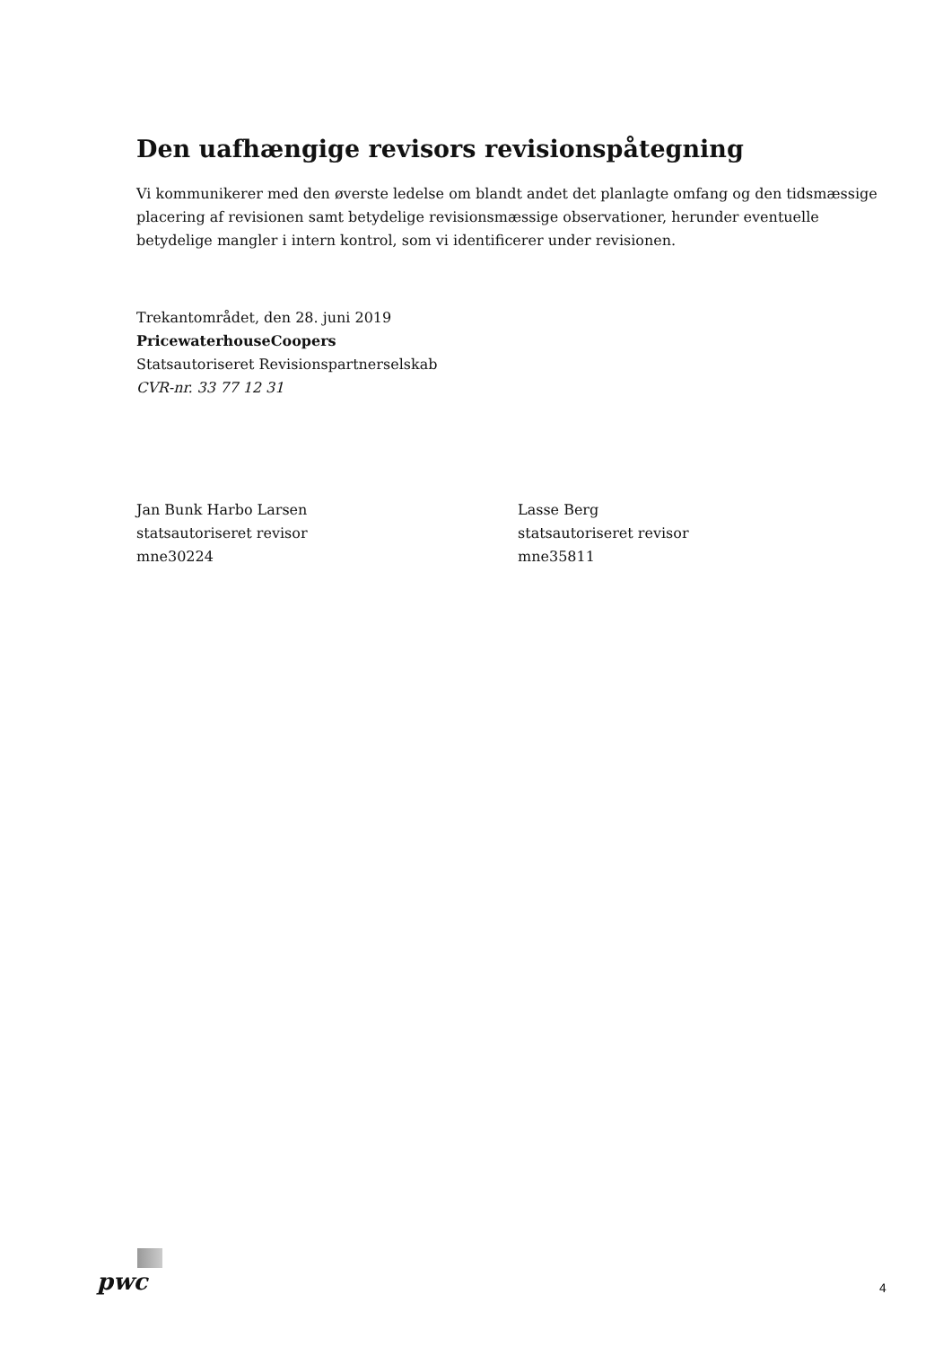Den uafhængige revisors revisionspåtegning
Vi kommunikerer med den øverste ledelse om blandt andet det planlagte omfang og den tidsmæssige placering af revisionen samt betydelige revisionsmæssige observationer, herunder eventuelle betydelige mangler i intern kontrol, som vi identificerer under revisionen.
Trekantområdet, den 28. juni 2019
PricewaterhouseCoopers
Statsautoriseret Revisionspartnerselskab
CVR-nr. 33 77 12 31
Jan Bunk Harbo Larsen
statsautoriseret revisor
mne30224
Lasse Berg
statsautoriseret revisor
mne35811
pwc
4